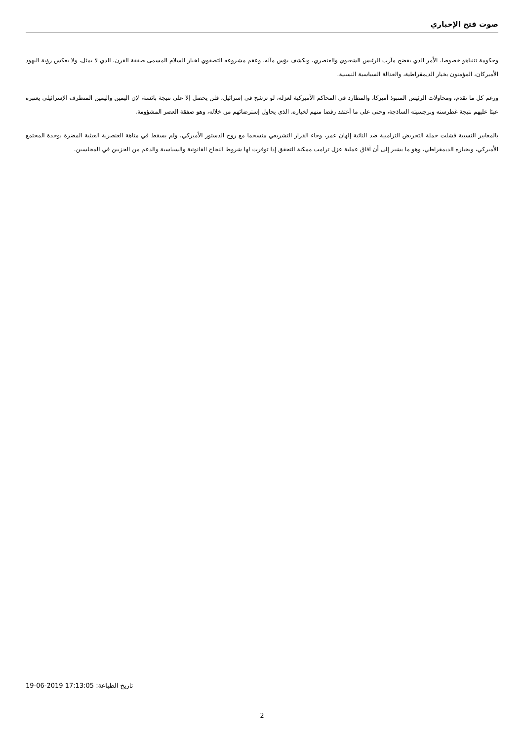صوت فتح الإخباري
وحكومة نتنياهو خصوصا. الأمر الذي يفضح مآرب الرئيس الشعبوي والعنصري، ويكشف بؤس مآله، وعقم مشروعه التصفوي لخيار السلام المسمى صفقة القرن، الذي لا يمثل، ولا يعكس رؤية اليهود الأميركان، المؤمنون بخيار الديمقراطية، والعدالة السياسية النسبية.
ورغم كل ما تقدم، ومحاولات الرئيس المنبوذ أميركا، والمطارد في المحاكم الأميركية لعزله، لو ترشح في إسرائيل، فلن يحصل إلآ على نتيجة بائسة، لإن اليمين واليمين المتطرف الإسرائيلي يعتبره عبئا عليهم نتيجة غطرسته ونرجسيته الساذجة، وحتى على ما أعتقد رفضا منهم لخياره، الذي يحاول إسترضائهم من خلاله، وهو صفقة العصر المشؤومة.
بالمعايير النسبية فشلت حملة التحريض الترامبية ضد النائبة إلهان عمر، وجاء القرار التشريعي منسجما مع روح الدستور الأميركي، ولم يسقط في متاهة العنصرية العبثية المضرة بوحدة المجتمع الأميركي، وبخياره الديمقراطي، وهو ما يشير إلى أن آفاق عملية عزل ترامب ممكنة التحقق إذا توفرت لها شروط النجاح القانونية والسياسية والدعم من الحزبين في المجلسين.
تاريخ الطباعة: 19-06-2019 17:13:05
2